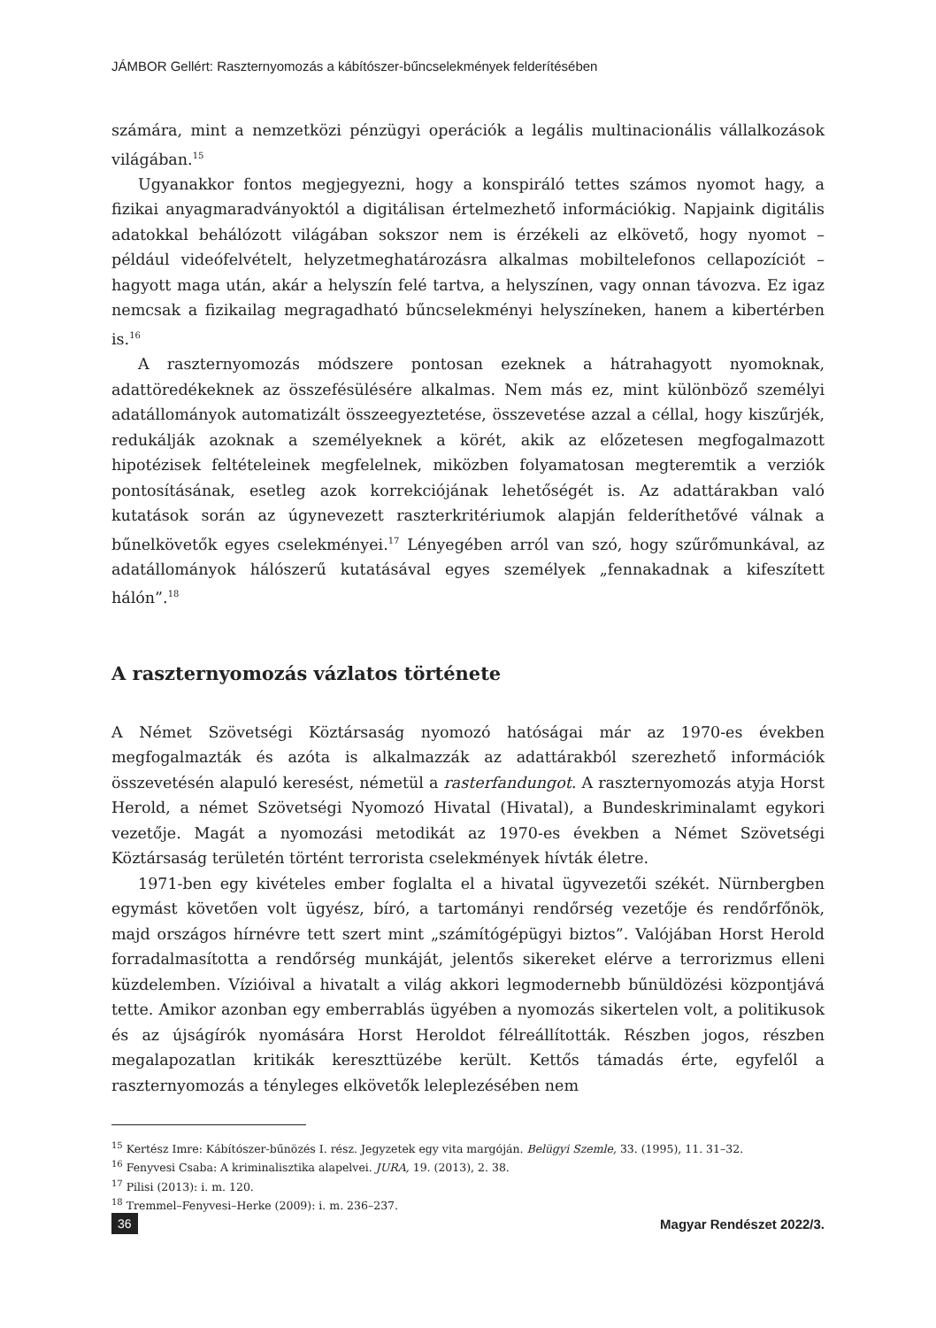JÁMBOR Gellért: Raszternyomozás a kábítószer-bűncselekmények felderítésében
számára, mint a nemzetközi pénzügyi operációk a legális multinacionális vállalkozások világában.<sup>15</sup>
Ugyanakkor fontos megjegyezni, hogy a konspiráló tettes számos nyomot hagy, a fizikai anyagmaradványoktól a digitálisan értelmezhető információkig. Napjaink digitális adatokkal behálózott világában sokszor nem is érzékeli az elkövető, hogy nyomot – például videófelvételt, helyzetmeghatározásra alkalmas mobiltelefonos cellapozíciót – hagyott maga után, akár a helyszín felé tartva, a helyszínen, vagy onnan távozva. Ez igaz nemcsak a fizikailag megragadható bűncselekményi helyszíneken, hanem a kibertérben is.<sup>16</sup>
A raszternyomozás módszere pontosan ezeknek a hátrahagyott nyomoknak, adattöredékeknek az összefésülésére alkalmas. Nem más ez, mint különböző személyi adatállományok automatizált összeegyeztetése, összevetése azzal a céllal, hogy kiszűrjék, redukálják azoknak a személyeknek a körét, akik az előzetesen megfogalmazott hipotézisek feltételeinek megfelelnek, miközben folyamatosan megteremtik a verziók pontosításának, esetleg azok korrekciójának lehetőségét is. Az adattárakban való kutatások során az úgynevezett raszterkritériumok alapján felderíthetővé válnak a bűnelkövetők egyes cselekményei.<sup>17</sup> Lényegében arról van szó, hogy szűrőmunkával, az adatállományok hálószerű kutatásával egyes személyek „fennakadnak a kifeszített hálón”.<sup>18</sup>
A raszternyomozás vázlatos története
A Német Szövetségi Köztársaság nyomozó hatóságai már az 1970-es években megfogalmazták és azóta is alkalmazzák az adattárakból szerezhető információk összevetésén alapuló keresést, németül a rasterfandungot. A raszternyomozás atyja Horst Herold, a német Szövetségi Nyomozó Hivatal (Hivatal), a Bundeskriminalamt egykori vezetője. Magát a nyomozási metodikát az 1970-es években a Német Szövetségi Köztársaság területén történt terrorista cselekmények hívták életre.
1971-ben egy kivételes ember foglalta el a hivatal ügyvezetői székét. Nürnbergben egymást követően volt ügyész, bíró, a tartományi rendőrség vezetője és rendőrfőnök, majd országos hírnévre tett szert mint „számítógépügyi biztos”. Valójában Horst Herold forradalmasította a rendőrség munkáját, jelentős sikereket elérve a terrorizmus elleni küzdelemben. Vízióival a hivatalt a világ akkori legmodernebb bűnüldözési központjává tette. Amikor azonban egy emberrablás ügyében a nyomozás sikertelen volt, a politikusok és az újságírók nyomására Horst Heroldot félreállították. Részben jogos, részben megalapozatlan kritikák kereszttüzébe került. Kettős támadás érte, egyfelől a raszternyomozás a tényleges elkövetők leleplezésében nem
<sup>15</sup> Kertész Imre: Kábítószer-bűnözés I. rész. Jegyzetek egy vita margóján. Belügyi Szemle, 33. (1995), 11. 31–32.
<sup>16</sup> Fenyvesi Csaba: A kriminalisztika alapelvei. JURA, 19. (2013), 2. 38.
<sup>17</sup> Pilisi (2013): i. m. 120.
<sup>18</sup> Tremmel–Fenyvesi–Herke (2009): i. m. 236–237.
36 Magyar Rendészet 2022/3.